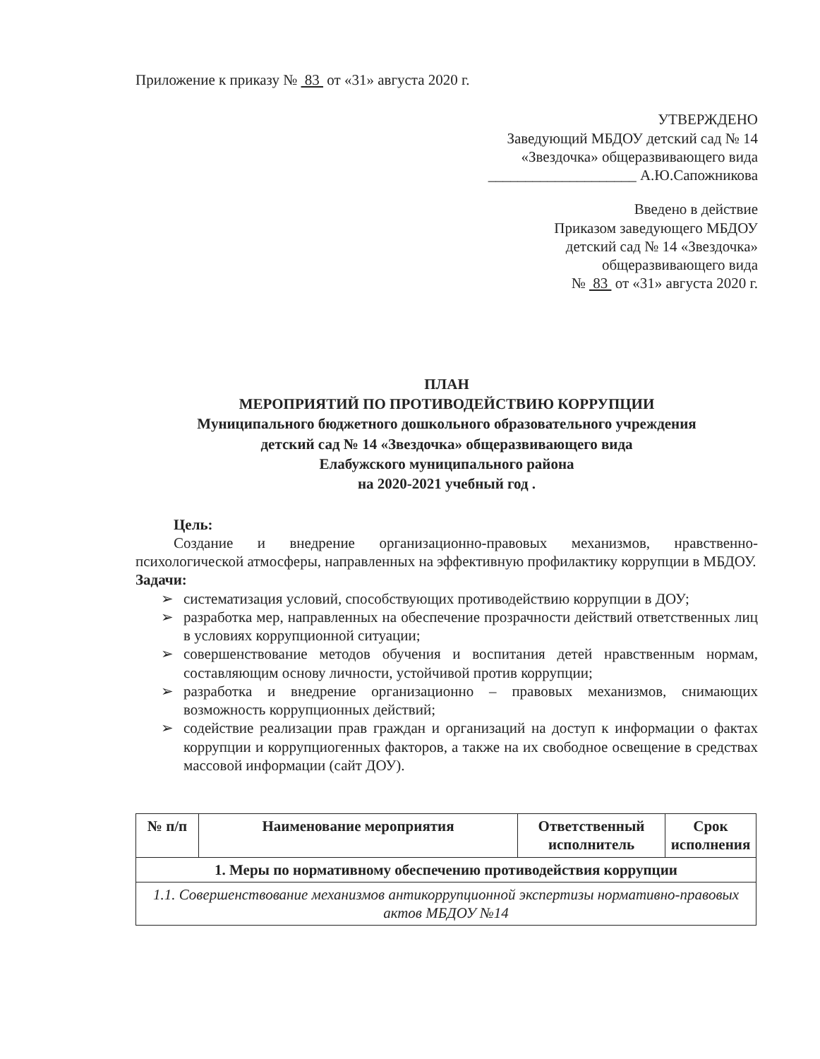Приложение к приказу № 83 от «31» августа 2020 г.
УТВЕРЖДЕНО
Заведующий МБДОУ детский сад № 14
«Звездочка» общеразвивающего вида
____________________ А.Ю.Сапожникова
Введено в действие
Приказом заведующего МБДОУ
детский сад № 14 «Звездочка»
общеразвивающего вида
№ 83 от «31» августа 2020 г.
ПЛАН
МЕРОПРИЯТИЙ ПО ПРОТИВОДЕЙСТВИЮ КОРРУПЦИИ
Муниципального бюджетного дошкольного образовательного учреждения
детский сад № 14 «Звездочка» общеразвивающего вида
Елабужского муниципального района
на 2020-2021 учебный год .
Цель:
Создание и внедрение организационно-правовых механизмов, нравственно-психологической атмосферы, направленных на эффективную профилактику коррупции в МБДОУ.
Задачи:
➢ систематизация условий, способствующих противодействию коррупции в ДОУ;
➢ разработка мер, направленных на обеспечение прозрачности действий ответственных лиц в условиях коррупционной ситуации;
➢ совершенствование методов обучения и воспитания детей нравственным нормам, составляющим основу личности, устойчивой против коррупции;
➢ разработка и внедрение организационно – правовых механизмов, снимающих возможность коррупционных действий;
➢ содействие реализации прав граждан и организаций на доступ к информации о фактах коррупции и коррупциогенных факторов, а также на их свободное освещение в средствах массовой информации (сайт ДОУ).
| № п/п | Наименование мероприятия | Ответственный исполнитель | Срок исполнения |
| --- | --- | --- | --- |
| 1. Меры по нормативному обеспечению противодействия коррупции | | | |
| 1.1. Совершенствование механизмов антикоррупционной экспертизы нормативно-правовых актов МБДОУ №14 | | | |